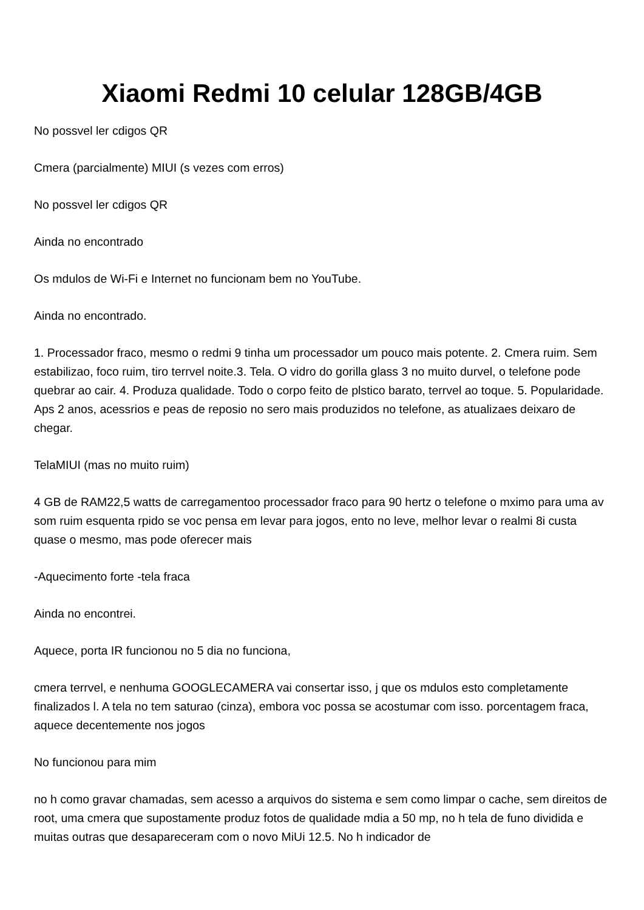Xiaomi Redmi 10 celular 128GB/4GB
No possvel ler cdigos QR
Cmera (parcialmente) MIUI (s vezes com erros)
No possvel ler cdigos QR
Ainda no encontrado
Os mdulos de Wi-Fi e Internet no funcionam bem no YouTube.
Ainda no encontrado.
1. Processador fraco, mesmo o redmi 9 tinha um processador um pouco mais potente. 2. Cmera ruim. Sem estabilizao, foco ruim, tiro terrvel noite.3. Tela. O vidro do gorilla glass 3 no muito durvel, o telefone pode quebrar ao cair. 4. Produza qualidade. Todo o corpo feito de plstico barato, terrvel ao toque. 5. Popularidade. Aps 2 anos, acessrios e peas de reposio no sero mais produzidos no telefone, as atualizaes deixaro de chegar.
TelaMIUI (mas no muito ruim)
4 GB de RAM22,5 watts de carregamentoo processador fraco para 90 hertz o telefone o mximo para uma av som ruim esquenta rpido se voc pensa em levar para jogos, ento no leve, melhor levar o realmi 8i custa quase o mesmo, mas pode oferecer mais
-Aquecimento forte -tela fraca
Ainda no encontrei.
Aquece, porta IR funcionou no 5 dia no funciona,
cmera terrvel, e nenhuma GOOGLECAMERA vai consertar isso, j que os mdulos esto completamente finalizados l. A tela no tem saturao (cinza), embora voc possa se acostumar com isso. porcentagem fraca, aquece decentemente nos jogos
No funcionou para mim
no h como gravar chamadas, sem acesso a arquivos do sistema e sem como limpar o cache, sem direitos de root, uma cmera que supostamente produz fotos de qualidade mdia a 50 mp, no h tela de funo dividida e muitas outras que desapareceram com o novo MiUi 12.5. No h indicador de